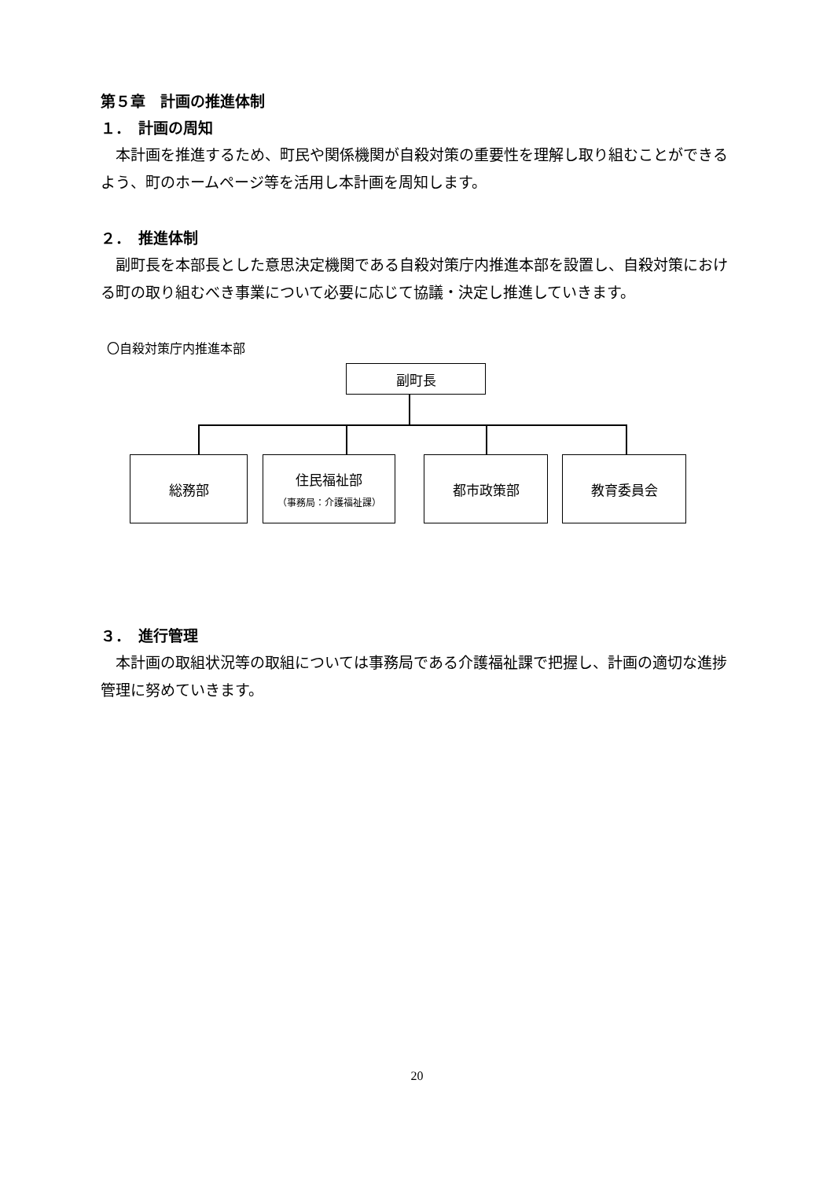第５章　計画の推進体制
１．　計画の周知
本計画を推進するため、町民や関係機関が自殺対策の重要性を理解し取り組むことができるよう、町のホームページ等を活用し本計画を周知します。
２．　推進体制
副町長を本部長とした意思決定機関である自殺対策庁内推進本部を設置し、自殺対策における町の取り組むべき事業について必要に応じて協議・決定し推進していきます。
〇自殺対策庁内推進本部
副町長
総務部
住民福祉部
（事務局：介護福祉課）
都市政策部 教育委員会
３．　進行管理
本計画の取組状況等の取組については事務局である介護福祉課で把握し、計画の適切な進捗管理に努めていきます。
20